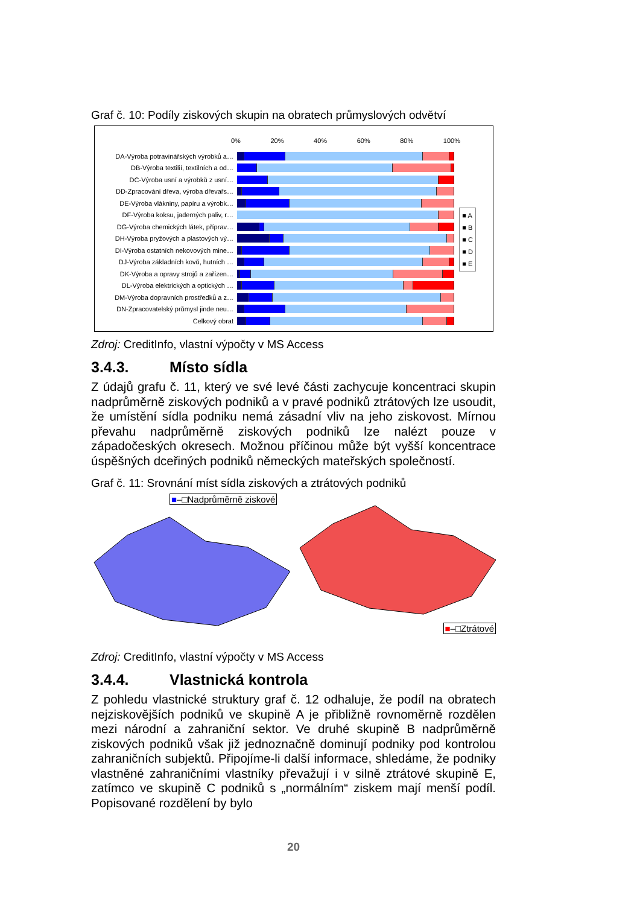Graf č. 10: Podíly ziskových skupin na obratech průmyslových odvětví
0% 20% 40% 60% 80% 100%
DA-Výroba potravinářských výrobků a…
DB-Výroba textilií, textilních a od…
DC-Výroba usní a výrobků z usní…
DD-Zpracování dřeva, výroba dřevařs…
DE-Výroba vlákniny, papíru a výrobk…
DF-Výroba koksu, jaderných paliv, r…
DG-Výroba chemických látek, příprav…
DH-Výroba pryžových a plastových vý…
DI-Výroba ostatních nekovových mine…
DJ-Výroba základních kovů, hutních …
DK-Výroba a opravy strojů a zařízen…
DL-Výroba elektrických a optických …
DM-Výroba dopravních prostředků a z…
DN-Zpracovatelský průmysl jinde neu…
Celkový obrat
■ A
■ B
■ C
■ D
■ E
Zdroj: CreditInfo, vlastní výpočty v MS Access
3.4.3. Místo sídla
Z údajů grafu č. 11, který ve své levé části zachycuje koncentraci skupin nadprůměrně ziskových podniků a v pravé podniků ztrátových lze usoudit, že umístění sídla podniku nemá zásadní vliv na jeho ziskovost. Mírnou převahu nadprůměrně ziskových podniků lze nalézt pouze v západočeských okresech. Možnou příčinou může být vyšší koncentrace úspěšných dceřiných podniků německých mateřských společností.
Graf č. 11: Srovnání míst sídla ziskových a ztrátových podniků
■–□Nadprůměrně ziskové ■–□Ztrátové
Zdroj: CreditInfo, vlastní výpočty v MS Access
3.4.4. Vlastnická kontrola
Z pohledu vlastnické struktury graf č. 12 odhaluje, že podíl na obratech nejziskovějších podniků ve skupině A je přibližně rovnoměrně rozdělen mezi národní a zahraniční sektor. Ve druhé skupině B nadprůměrně ziskových podniků však již jednoznačně dominují podniky pod kontrolou zahraničních subjektů. Připojíme-li další informace, shledáme, že podniky vlastněné zahraničními vlastníky převažují i v silně ztrátové skupině E, zatímco ve skupině C podniků s „normálním“ ziskem mají menší podíl. Popisované rozdělení by bylo
20